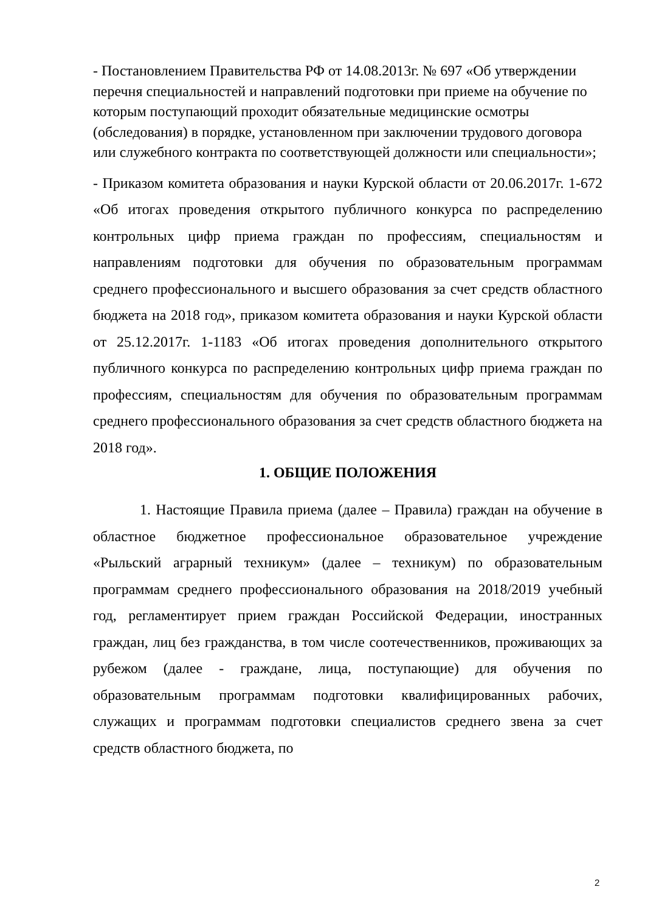- Постановлением Правительства РФ от 14.08.2013г. № 697 «Об утверждении перечня специальностей и направлений подготовки при приеме на обучение по которым поступающий проходит обязательные медицинские осмотры (обследования) в порядке, установленном при заключении трудового договора или служебного контракта по соответствующей должности или специальности»;
- Приказом комитета образования и науки Курской области от 20.06.2017г. 1-672 «Об итогах проведения открытого публичного конкурса по распределению контрольных цифр приема граждан по профессиям, специальностям и направлениям подготовки для обучения по образовательным программам среднего профессионального и высшего образования за счет средств областного бюджета на 2018 год», приказом комитета образования и науки Курской области от 25.12.2017г. 1-1183 «Об итогах проведения дополнительного открытого публичного конкурса по распределению контрольных цифр приема граждан по профессиям, специальностям для обучения по образовательным программам среднего профессионального образования за счет средств областного бюджета на 2018 год».
1. ОБЩИЕ ПОЛОЖЕНИЯ
1. Настоящие Правила приема (далее – Правила) граждан на обучение в областное бюджетное профессиональное образовательное учреждение «Рыльский аграрный техникум» (далее – техникум) по образовательным программам среднего профессионального образования на 2018/2019 учебный год, регламентирует прием граждан Российской Федерации, иностранных граждан, лиц без гражданства, в том числе соотечественников, проживающих за рубежом (далее - граждане, лица, поступающие) для обучения по образовательным программам подготовки квалифицированных рабочих, служащих и программам подготовки специалистов среднего звена за счет средств областного бюджета, по
2